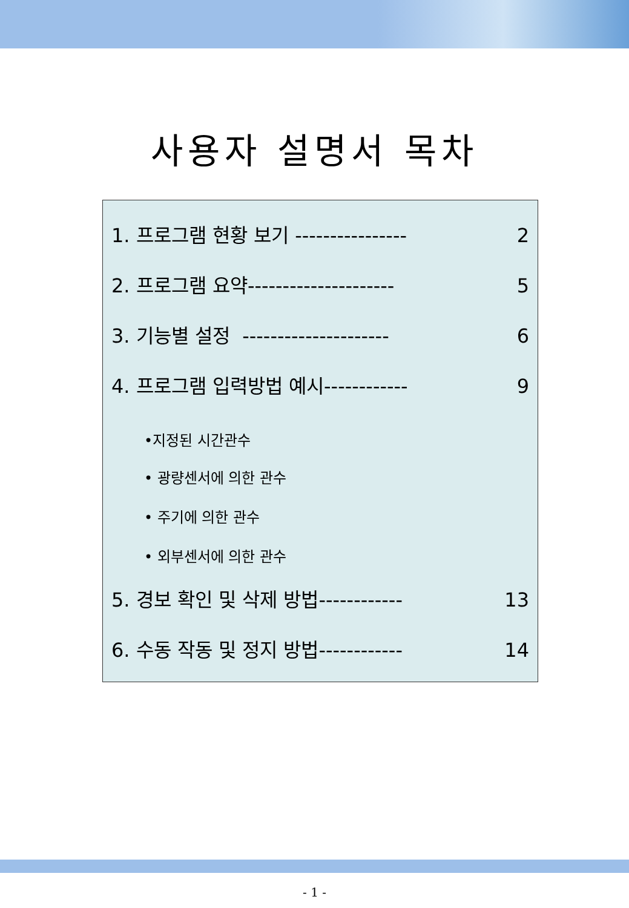사용자 설명서 목차
1. 프로그램 현황 보기 ---------------- 2
2. 프로그램 요약--------------------- 5
3. 기능별 설정 --------------------- 6
4. 프로그램 입력방법 예시------------ 9
•지정된 시간관수
• 광량센서에 의한 관수
• 주기에 의한 관수
• 외부센서에 의한 관수
5. 경보 확인 및 삭제 방법------------ 13
6. 수동 작동 및 정지 방법------------ 14
- 1 -